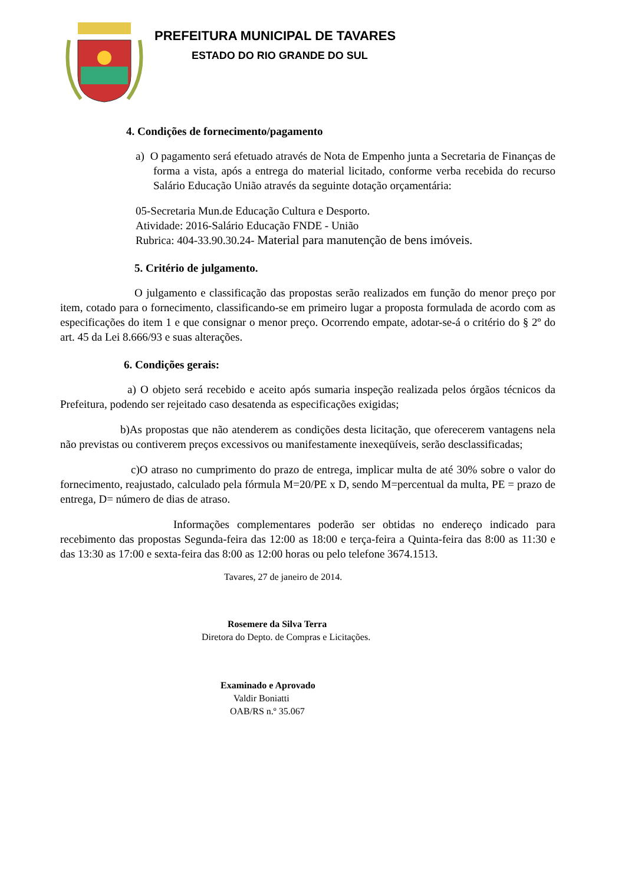PREFEITURA MUNICIPAL DE TAVARES
ESTADO DO RIO GRANDE DO SUL
4. Condições de fornecimento/pagamento
a) O pagamento será efetuado através de Nota de Empenho junta a Secretaria de Finanças de forma a vista, após a entrega do material licitado, conforme verba recebida do recurso Salário Educação União através da seguinte dotação orçamentária:
05-Secretaria Mun.de Educação Cultura e Desporto.
Atividade: 2016-Salário Educação FNDE - União
Rubrica: 404-33.90.30.24- Material para manutenção de bens imóveis.
5. Critério de julgamento.
O julgamento e classificação das propostas serão realizados em função do menor preço por item, cotado para o fornecimento, classificando-se em primeiro lugar a proposta formulada de acordo com as especificações do item 1 e que consignar o menor preço. Ocorrendo empate, adotar-se-á o critério do § 2º do art. 45 da Lei 8.666/93 e suas alterações.
6. Condições gerais:
a) O objeto será recebido e aceito após sumaria inspeção realizada pelos órgãos técnicos da Prefeitura, podendo ser rejeitado caso desatenda as especificações exigidas;
b)As propostas que não atenderem as condições desta licitação, que oferecerem vantagens nela não previstas ou contiverem preços excessivos ou manifestamente inexeqüíveis, serão desclassificadas;
c)O atraso no cumprimento do prazo de entrega, implicar multa de até 30% sobre o valor do fornecimento, reajustado, calculado pela fórmula M=20/PE x D, sendo M=percentual da multa, PE = prazo de entrega, D= número de dias de atraso.
Informações complementares poderão ser obtidas no endereço indicado para recebimento das propostas Segunda-feira das 12:00 as 18:00 e terça-feira a Quinta-feira das 8:00 as 11:30 e das 13:30 as 17:00 e sexta-feira das 8:00 as 12:00 horas ou pelo telefone 3674.1513.
Tavares, 27 de janeiro de 2014.
Rosemere da Silva Terra
Diretora do Depto. de Compras e Licitações.
Examinado e Aprovado
Valdir Boniatti
OAB/RS n.º 35.067